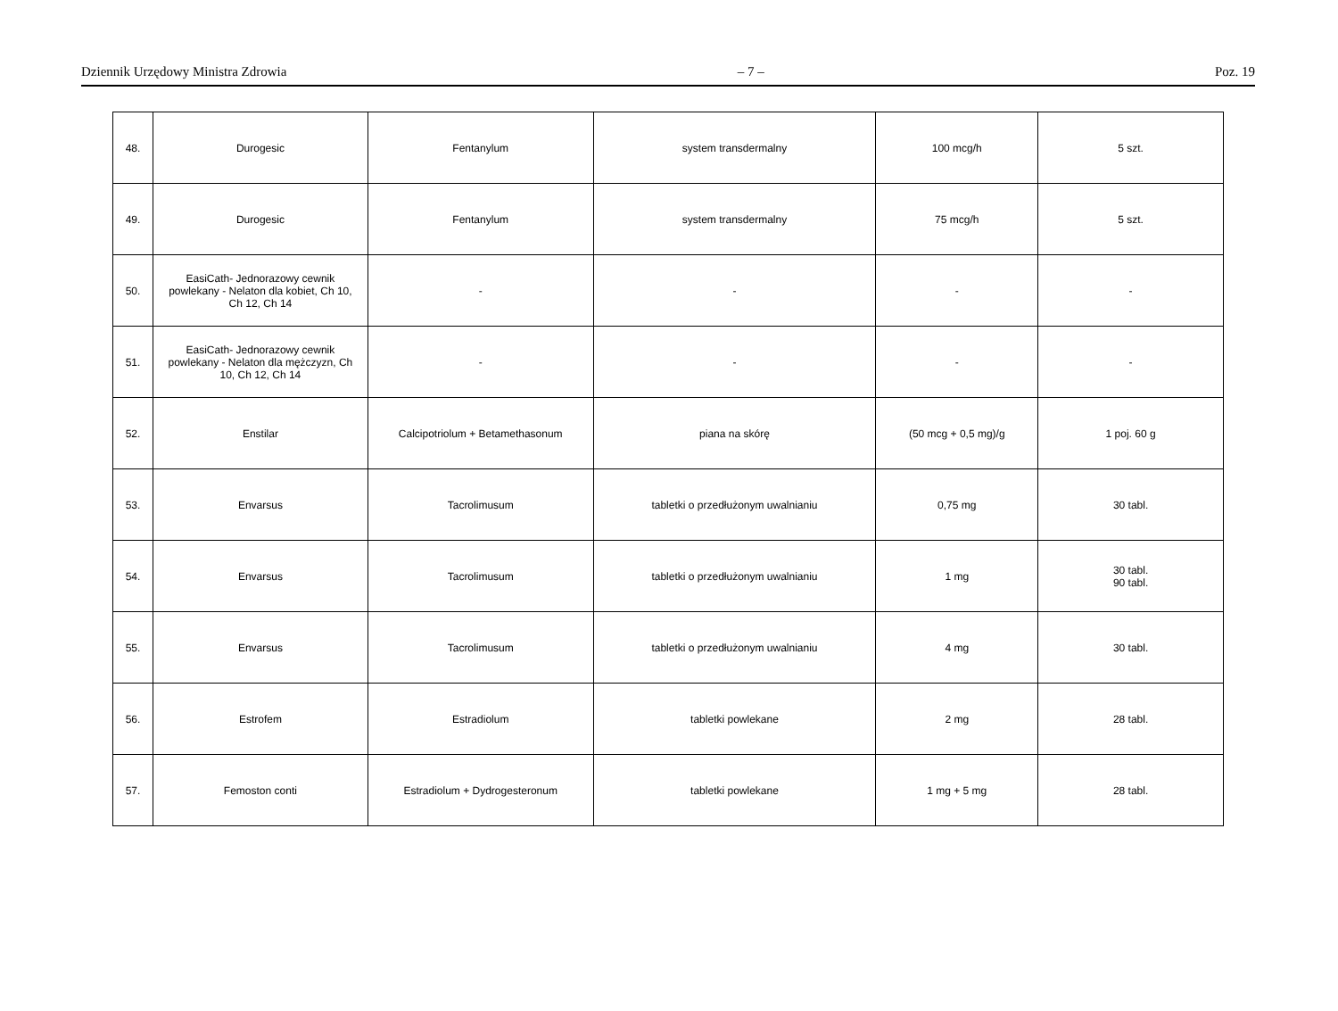Dziennik Urzędowy Ministra Zdrowia – 7 – Poz. 19
| 48. | Durogesic | Fentanylum | system transdermalny | 100 mcg/h | 5 szt. |
| 49. | Durogesic | Fentanylum | system transdermalny | 75 mcg/h | 5 szt. |
| 50. | EasiCath- Jednorazowy cewnik powlekany - Nelaton dla kobiet, Ch 10, Ch 12, Ch 14 | - | - | - | - |
| 51. | EasiCath- Jednorazowy cewnik powlekany - Nelaton dla mężczyzn, Ch 10, Ch 12, Ch 14 | - | - | - | - |
| 52. | Enstilar | Calcipotriolum + Betamethasonum | piana na skórę | (50 mcg + 0,5 mg)/g | 1 poj. 60 g |
| 53. | Envarsus | Tacrolimusum | tabletki o przedłużonym uwalnianiu | 0,75 mg | 30 tabl. |
| 54. | Envarsus | Tacrolimusum | tabletki o przedłużonym uwalnianiu | 1 mg | 30 tabl. 90 tabl. |
| 55. | Envarsus | Tacrolimusum | tabletki o przedłużonym uwalnianiu | 4 mg | 30 tabl. |
| 56. | Estrofem | Estradiolum | tabletki powlekane | 2 mg | 28 tabl. |
| 57. | Femoston conti | Estradiolum + Dydrogesteronum | tabletki powlekane | 1 mg + 5 mg | 28 tabl. |